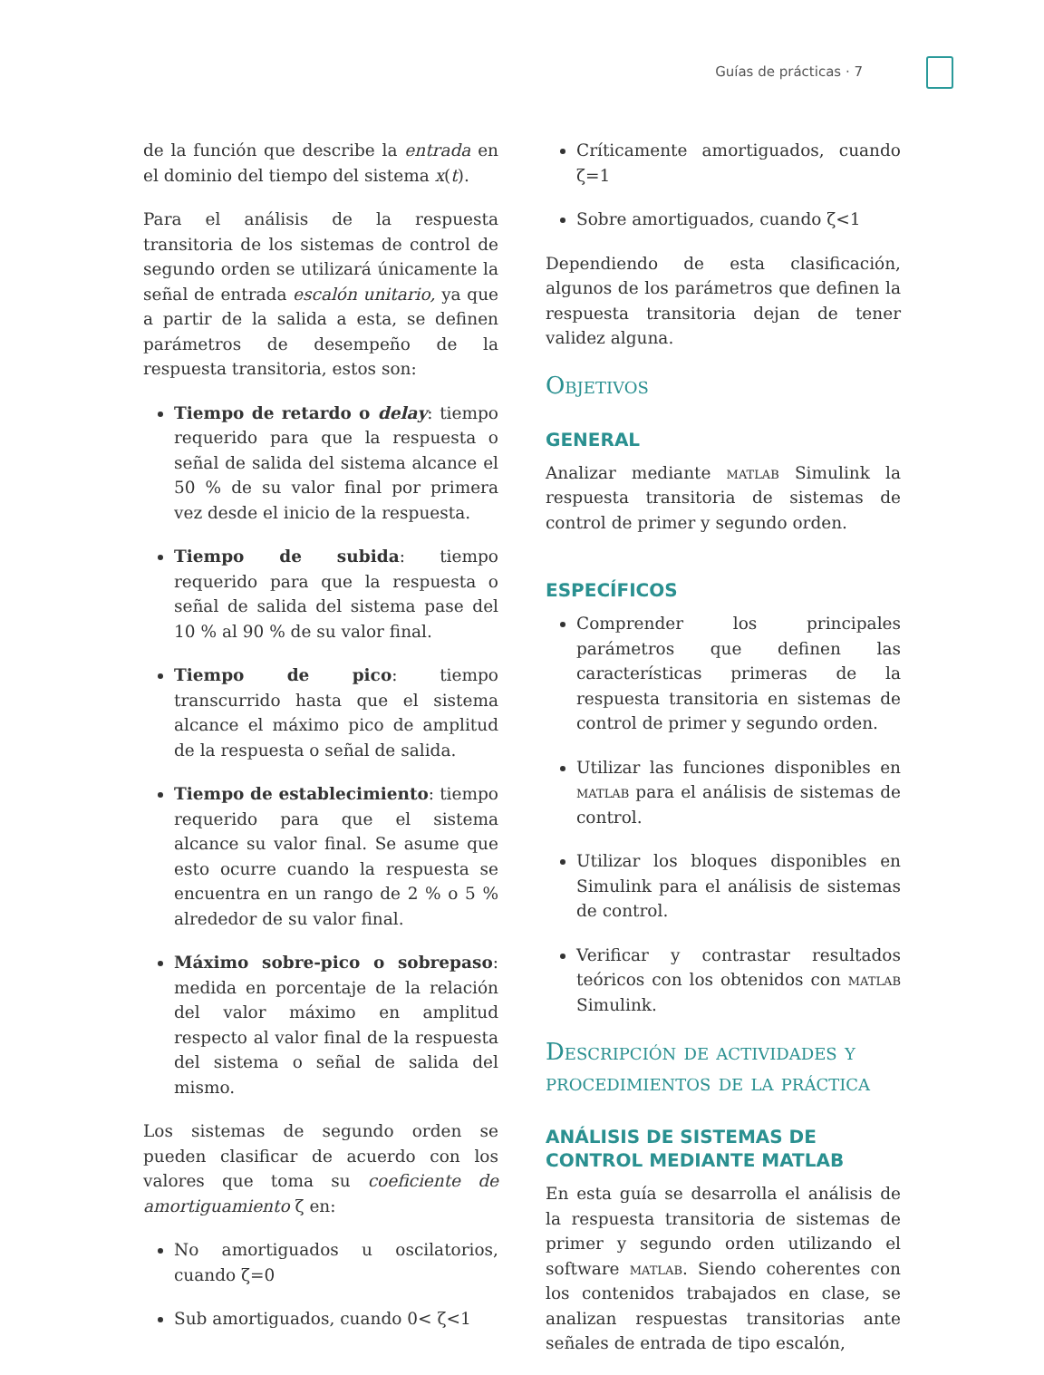Guías de prácticas · 7
de la función que describe la entrada en el dominio del tiempo del sistema x(t).
Para el análisis de la respuesta transitoria de los sistemas de control de segundo orden se utilizará únicamente la señal de entrada escalón unitario, ya que a partir de la salida a esta, se definen parámetros de desempeño de la respuesta transitoria, estos son:
Tiempo de retardo o delay: tiempo requerido para que la respuesta o señal de salida del sistema alcance el 50 % de su valor final por primera vez desde el inicio de la respuesta.
Tiempo de subida: tiempo requerido para que la respuesta o señal de salida del sistema pase del 10 % al 90 % de su valor final.
Tiempo de pico: tiempo transcurrido hasta que el sistema alcance el máximo pico de amplitud de la respuesta o señal de salida.
Tiempo de establecimiento: tiempo requerido para que el sistema alcance su valor final. Se asume que esto ocurre cuando la respuesta se encuentra en un rango de 2 % o 5 % alrededor de su valor final.
Máximo sobre-pico o sobrepaso: medida en porcentaje de la relación del valor máximo en amplitud respecto al valor final de la respuesta del sistema o señal de salida del mismo.
Los sistemas de segundo orden se pueden clasificar de acuerdo con los valores que toma su coeficiente de amortiguamiento ζ en:
No amortiguados u oscilatorios, cuando ζ=0
Sub amortiguados, cuando 0< ζ<1
Críticamente amortiguados, cuando ζ=1
Sobre amortiguados, cuando ζ<1
Dependiendo de esta clasificación, algunos de los parámetros que definen la respuesta transitoria dejan de tener validez alguna.
Objetivos
GENERAL
Analizar mediante matlab Simulink la respuesta transitoria de sistemas de control de primer y segundo orden.
ESPECÍFICOS
Comprender los principales parámetros que definen las características primeras de la respuesta transitoria en sistemas de control de primer y segundo orden.
Utilizar las funciones disponibles en matlab para el análisis de sistemas de control.
Utilizar los bloques disponibles en Simulink para el análisis de sistemas de control.
Verificar y contrastar resultados teóricos con los obtenidos con matlab Simulink.
Descripción de actividades y procedimientos de la práctica
ANÁLISIS DE SISTEMAS DE CONTROL MEDIANTE MATLAB
En esta guía se desarrolla el análisis de la respuesta transitoria de sistemas de primer y segundo orden utilizando el software matlab. Siendo coherentes con los contenidos trabajados en clase, se analizan respuestas transitorias ante señales de entrada de tipo escalón,